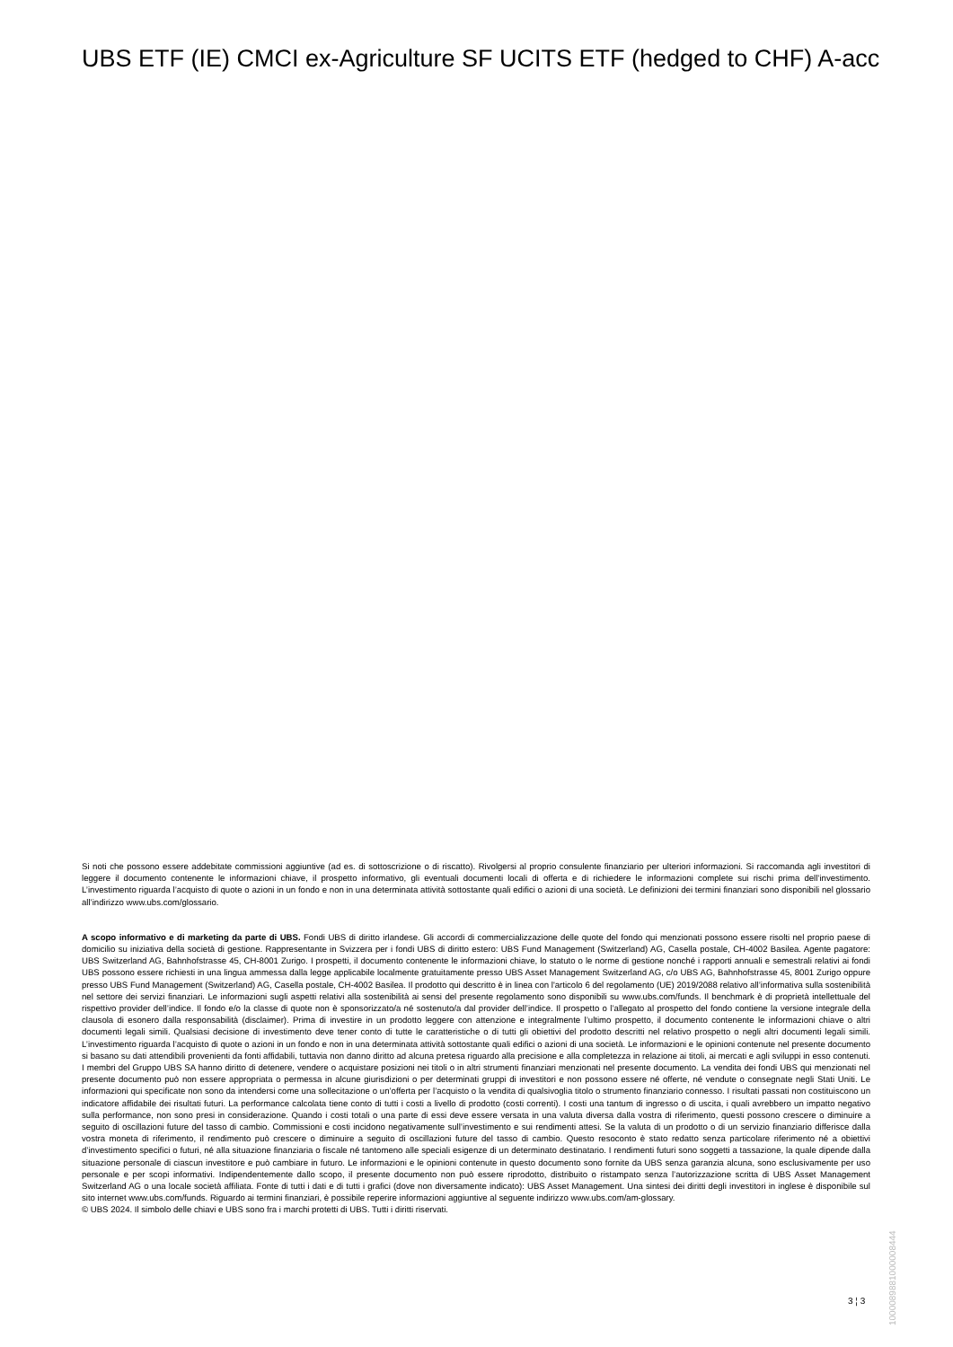UBS ETF (IE) CMCI ex-Agriculture SF UCITS ETF (hedged to CHF) A-acc
Si noti che possono essere addebitate commissioni aggiuntive (ad es. di sottoscrizione o di riscatto). Rivolgersi al proprio consulente finanziario per ulteriori informazioni. Si raccomanda agli investitori di leggere il documento contenente le informazioni chiave, il prospetto informativo, gli eventuali documenti locali di offerta e di richiedere le informazioni complete sui rischi prima dell’investimento. L’investimento riguarda l’acquisto di quote o azioni in un fondo e non in una determinata attività sottostante quali edifici o azioni di una società. Le definizioni dei termini finanziari sono disponibili nel glossario all’indirizzo www.ubs.com/glossario.
A scopo informativo e di marketing da parte di UBS. Fondi UBS di diritto irlandese. Gli accordi di commercializzazione delle quote del fondo qui menzionati possono essere risolti nel proprio paese di domicilio su iniziativa della società di gestione. Rappresentante in Svizzera per i fondi UBS di diritto estero: UBS Fund Management (Switzerland) AG, Casella postale, CH-4002 Basilea. Agente pagatore: UBS Switzerland AG, Bahnhofstrasse 45, CH-8001 Zurigo. I prospetti, il documento contenente le informazioni chiave, lo statuto o le norme di gestione nonché i rapporti annuali e semestrali relativi ai fondi UBS possono essere richiesti in una lingua ammessa dalla legge applicabile localmente gratuitamente presso UBS Asset Management Switzerland AG, c/o UBS AG, Bahnhofstrasse 45, 8001 Zurigo oppure presso UBS Fund Management (Switzerland) AG, Casella postale, CH-4002 Basilea. Il prodotto qui descritto è in linea con l'articolo 6 del regolamento (UE) 2019/2088 relativo all’informativa sulla sostenibilità nel settore dei servizi finanziari. Le informazioni sugli aspetti relativi alla sostenibilità ai sensi del presente regolamento sono disponibili su www.ubs.com/funds. Il benchmark è di proprietà intellettuale del rispettivo provider dell’indice. Il fondo e/o la classe di quote non è sponsorizzato/a né sostenuto/a dal provider dell’indice. Il prospetto o l’allegato al prospetto del fondo contiene la versione integrale della clausola di esonero dalla responsabilità (disclaimer). Prima di investire in un prodotto leggere con attenzione e integralmente l’ultimo prospetto, il documento contenente le informazioni chiave o altri documenti legali simili. Qualsiasi decisione di investimento deve tener conto di tutte le caratteristiche o di tutti gli obiettivi del prodotto descritti nel relativo prospetto o negli altri documenti legali simili. L’investimento riguarda l’acquisto di quote o azioni in un fondo e non in una determinata attività sottostante quali edifici o azioni di una società. Le informazioni e le opinioni contenute nel presente documento si basano su dati attendibili provenienti da fonti affidabili, tuttavia non danno diritto ad alcuna pretesa riguardo alla precisione e alla completezza in relazione ai titoli, ai mercati e agli sviluppi in esso contenuti. I membri del Gruppo UBS SA hanno diritto di detenere, vendere o acquistare posizioni nei titoli o in altri strumenti finanziari menzionati nel presente documento. La vendita dei fondi UBS qui menzionati nel presente documento può non essere appropriata o permessa in alcune giurisdizioni o per determinati gruppi di investitori e non possono essere né offerte, né vendute o consegnate negli Stati Uniti. Le informazioni qui specificate non sono da intendersi come una sollecitazione o un’offerta per l’acquisto o la vendita di qualsivoglia titolo o strumento finanziario connesso. I risultati passati non costituiscono un indicatore affidabile dei risultati futuri. La performance calcolata tiene conto di tutti i costi a livello di prodotto (costi correnti). I costi una tantum di ingresso o di uscita, i quali avrebbero un impatto negativo sulla performance, non sono presi in considerazione. Quando i costi totali o una parte di essi deve essere versata in una valuta diversa dalla vostra di riferimento, questi possono crescere o diminuire a seguito di oscillazioni future del tasso di cambio. Commissioni e costi incidono negativamente sull’investimento e sui rendimenti attesi. Se la valuta di un prodotto o di un servizio finanziario differisce dalla vostra moneta di riferimento, il rendimento può crescere o diminuire a seguito di oscillazioni future del tasso di cambio. Questo resoconto è stato redatto senza particolare riferimento né a obiettivi d’investimento specifici o futuri, né alla situazione finanziaria o fiscale né tantomeno alle speciali esigenze di un determinato destinatario. I rendimenti futuri sono soggetti a tassazione, la quale dipende dalla situazione personale di ciascun investitore e può cambiare in futuro. Le informazioni e le opinioni contenute in questo documento sono fornite da UBS senza garanzia alcuna, sono esclusivamente per uso personale e per scopi informativi. Indipendentemente dallo scopo, il presente documento non può essere riprodotto, distribuito o ristampato senza l’autorizzazione scritta di UBS Asset Management Switzerland AG o una locale società affiliata. Fonte di tutti i dati e di tutti i grafici (dove non diversamente indicato): UBS Asset Management. Una sintesi dei diritti degli investitori in inglese è disponibile sul sito internet www.ubs.com/funds. Riguardo ai termini finanziari, è possibile reperire informazioni aggiuntive al seguente indirizzo www.ubs.com/am-glossary.
© UBS 2024. Il simbolo delle chiavi e UBS sono fra i marchi protetti di UBS. Tutti i diritti riservati.
1000089881000008444
3 ¦ 3